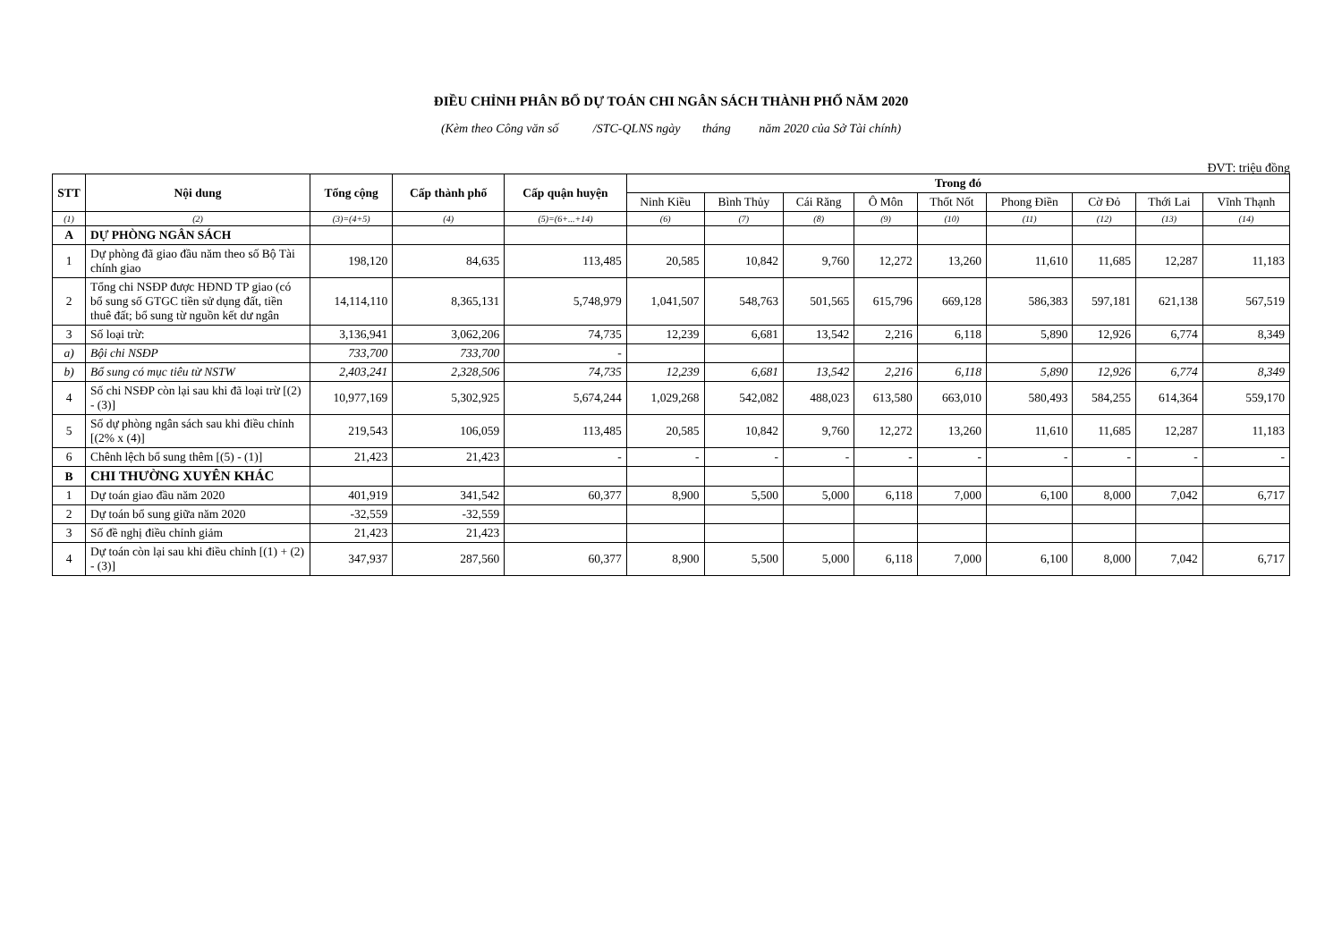ĐIỀU CHỈNH PHÂN BỔ DỰ TOÁN CHI NGÂN SÁCH THÀNH PHỐ NĂM 2020
(Kèm theo Công văn số /STC-QLNS ngày tháng năm 2020 của Sở Tài chính)
ĐVT: triệu đồng
| STT | Nội dung | Tổng cộng | Cấp thành phố | Cấp quận huyện | Trong đó | | | | | | | | |
| --- | --- | --- | --- | --- | --- | --- | --- | --- | --- | --- | --- | --- | --- |
| | | | | | Ninh Kiều | Bình Thủy | Cái Răng | Ô Môn | Thốt Nốt | Phong Điền | Cờ Đỏ | Thới Lai | Vĩnh Thạnh |
| (1) | (2) | (3)=(4+5) | (4) | (5)=(6+...+14) | (6) | (7) | (8) | (9) | (10) | (11) | (12) | (13) | (14) |
| A | DỰ PHÒNG NGÂN SÁCH | | | | | | | | | | | | |
| 1 | Dự phòng đã giao đầu năm theo số Bộ Tài chính giao | 198,120 | 84,635 | 113,485 | 20,585 | 10,842 | 9,760 | 12,272 | 13,260 | 11,610 | 11,685 | 12,287 | 11,183 |
| 2 | Tổng chi NSĐP được HĐND TP giao (có bổ sung số GTGC tiền sử dụng đất, tiền thuê đất; bổ sung từ nguồn kết dư ngân | 14,114,110 | 8,365,131 | 5,748,979 | 1,041,507 | 548,763 | 501,565 | 615,796 | 669,128 | 586,383 | 597,181 | 621,138 | 567,519 |
| 3 | Số loại trừ: | 3,136,941 | 3,062,206 | 74,735 | 12,239 | 6,681 | 13,542 | 2,216 | 6,118 | 5,890 | 12,926 | 6,774 | 8,349 |
| a) | Bội chi NSĐP | 733,700 | 733,700 | - | | | | | | | | | |
| b) | Bổ sung có mục tiêu từ NSTW | 2,403,241 | 2,328,506 | 74,735 | 12,239 | 6,681 | 13,542 | 2,216 | 6,118 | 5,890 | 12,926 | 6,774 | 8,349 |
| 4 | Số chi NSĐP còn lại sau khi đã loại trừ [(2) - (3)] | 10,977,169 | 5,302,925 | 5,674,244 | 1,029,268 | 542,082 | 488,023 | 613,580 | 663,010 | 580,493 | 584,255 | 614,364 | 559,170 |
| 5 | Số dự phòng ngân sách sau khi điều chỉnh [(2% x (4)] | 219,543 | 106,059 | 113,485 | 20,585 | 10,842 | 9,760 | 12,272 | 13,260 | 11,610 | 11,685 | 12,287 | 11,183 |
| 6 | Chênh lệch bổ sung thêm [(5) - (1)] | 21,423 | 21,423 | - | - | - | - | - | - | - | - | - | - |
| B | CHI THƯỜNG XUYÊN KHÁC | | | | | | | | | | | | |
| 1 | Dự toán giao đầu năm 2020 | 401,919 | 341,542 | 60,377 | 8,900 | 5,500 | 5,000 | 6,118 | 7,000 | 6,100 | 8,000 | 7,042 | 6,717 |
| 2 | Dự toán bổ sung giữa năm 2020 | -32,559 | -32,559 | | | | | | | | | | |
| 3 | Số đề nghị điều chỉnh giảm | 21,423 | 21,423 | | | | | | | | | | |
| 4 | Dự toán còn lại sau khi điều chỉnh [(1) + (2) - (3)] | 347,937 | 287,560 | 60,377 | 8,900 | 5,500 | 5,000 | 6,118 | 7,000 | 6,100 | 8,000 | 7,042 | 6,717 |